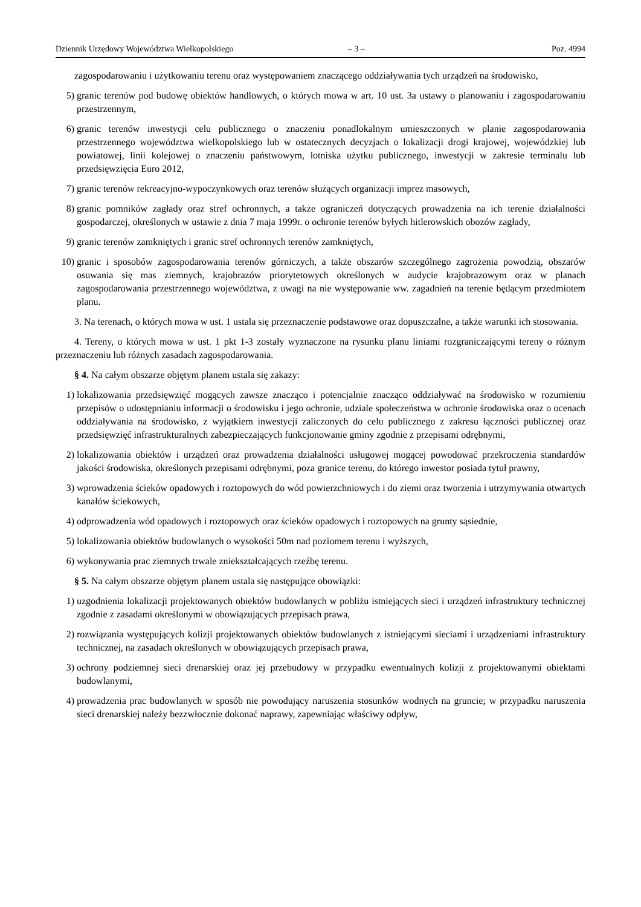Dziennik Urzędowy Województwa Wielkopolskiego – 3 – Poz. 4994
zagospodarowaniu i użytkowaniu terenu oraz występowaniem znaczącego oddziaływania tych urządzeń na środowisko,
5) granic terenów pod budowę obiektów handlowych, o których mowa w art. 10 ust. 3a ustawy o planowaniu i zagospodarowaniu przestrzennym,
6) granic terenów inwestycji celu publicznego o znaczeniu ponadlokalnym umieszczonych w planie zagospodarowania przestrzennego województwa wielkopolskiego lub w ostatecznych decyzjach o lokalizacji drogi krajowej, wojewódzkiej lub powiatowej, linii kolejowej o znaczeniu państwowym, lotniska użytku publicznego, inwestycji w zakresie terminalu lub przedsięwzięcia Euro 2012,
7) granic terenów rekreacyjno-wypoczynkowych oraz terenów służących organizacji imprez masowych,
8) granic pomników zagłady oraz stref ochronnych, a także ograniczeń dotyczących prowadzenia na ich terenie działalności gospodarczej, określonych w ustawie z dnia 7 maja 1999r. o ochronie terenów byłych hitlerowskich obozów zagłady,
9) granic terenów zamkniętych i granic stref ochronnych terenów zamkniętych,
10) granic i sposobów zagospodarowania terenów górniczych, a także obszarów szczególnego zagrożenia powodzią, obszarów osuwania się mas ziemnych, krajobrazów priorytetowych określonych w audycie krajobrazowym oraz w planach zagospodarowania przestrzennego województwa, z uwagi na nie występowanie ww. zagadnień na terenie będącym przedmiotem planu.
3. Na terenach, o których mowa w ust. 1 ustala się przeznaczenie podstawowe oraz dopuszczalne, a także warunki ich stosowania.
4. Tereny, o których mowa w ust. 1 pkt 1-3 zostały wyznaczone na rysunku planu liniami rozgraniczającymi tereny o różnym przeznaczeniu lub różnych zasadach zagospodarowania.
§ 4. Na całym obszarze objętym planem ustala się zakazy:
1) lokalizowania przedsięwzięć mogących zawsze znacząco i potencjalnie znacząco oddziaływać na środowisko w rozumieniu przepisów o udostępnianiu informacji o środowisku i jego ochronie, udziale społeczeństwa w ochronie środowiska oraz o ocenach oddziaływania na środowisko, z wyjątkiem inwestycji zaliczonych do celu publicznego z zakresu łączności publicznej oraz przedsięwzięć infrastrukturalnych zabezpieczających funkcjonowanie gminy zgodnie z przepisami odrębnymi,
2) lokalizowania obiektów i urządzeń oraz prowadzenia działalności usługowej mogącej powodować przekroczenia standardów jakości środowiska, określonych przepisami odrębnymi, poza granice terenu, do którego inwestor posiada tytuł prawny,
3) wprowadzenia ścieków opadowych i roztopowych do wód powierzchniowych i do ziemi oraz tworzenia i utrzymywania otwartych kanałów ściekowych,
4) odprowadzenia wód opadowych i roztopowych oraz ścieków opadowych i roztopowych na grunty sąsiednie,
5) lokalizowania obiektów budowlanych o wysokości 50m nad poziomem terenu i wyższych,
6) wykonywania prac ziemnych trwale zniekształcających rzeźbę terenu.
§ 5. Na całym obszarze objętym planem ustala się następujące obowiązki:
1) uzgodnienia lokalizacji projektowanych obiektów budowlanych w pobliżu istniejących sieci i urządzeń infrastruktury technicznej zgodnie z zasadami określonymi w obowiązujących przepisach prawa,
2) rozwiązania występujących kolizji projektowanych obiektów budowlanych z istniejącymi sieciami i urządzeniami infrastruktury technicznej, na zasadach określonych w obowiązujących przepisach prawa,
3) ochrony podziemnej sieci drenarskiej oraz jej przebudowy w przypadku ewentualnych kolizji z projektowanymi obiektami budowlanymi,
4) prowadzenia prac budowlanych w sposób nie powodujący naruszenia stosunków wodnych na gruncie; w przypadku naruszenia sieci drenarskiej należy bezzwłocznie dokonać naprawy, zapewniając właściwy odpływ,